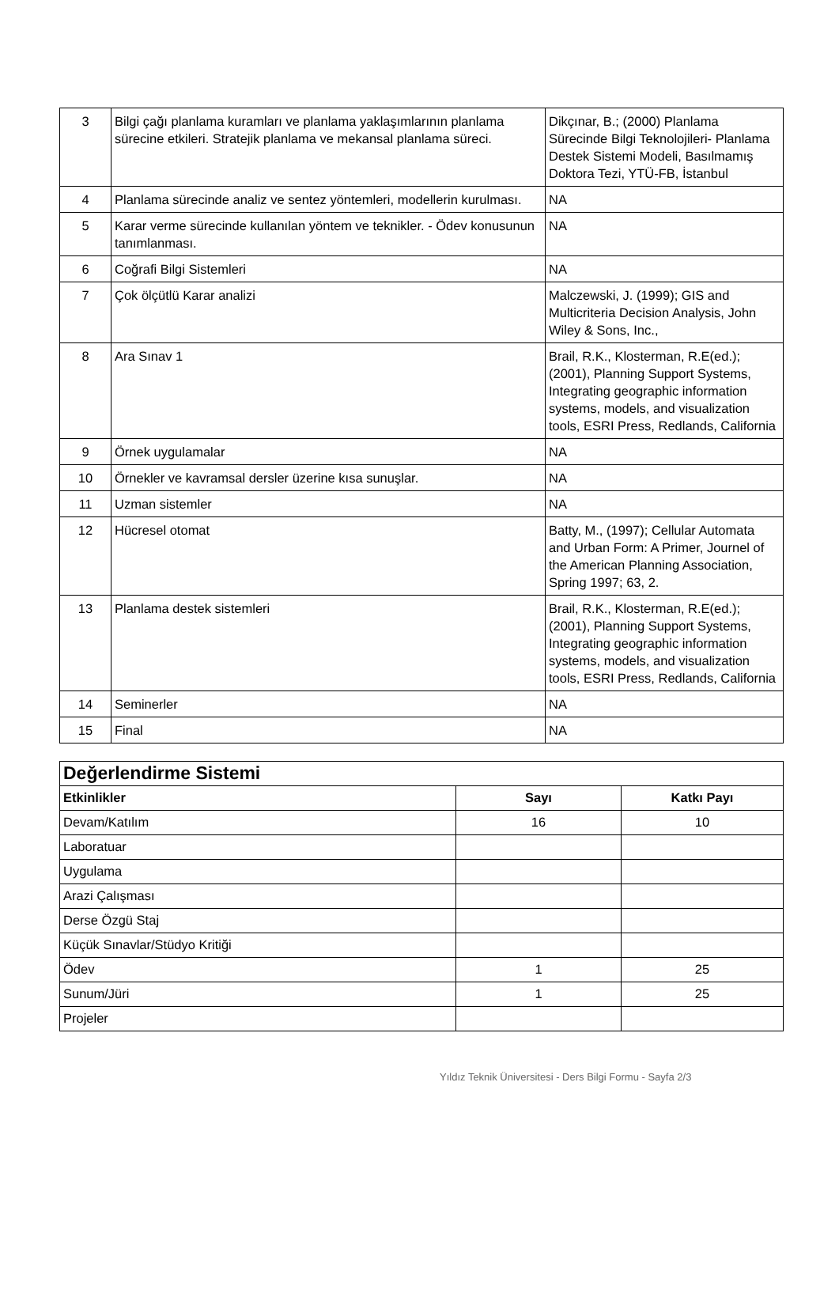| 3 | Bilgi çağı planlama kuramları ve planlama yaklaşımlarının planlama sürecine etkileri. Stratejik planlama ve mekansal planlama süreci. | Dikçınar, B.; (2000) Planlama Sürecinde Bilgi Teknolojileri- Planlama Destek Sistemi Modeli, Basılmamış Doktora Tezi, YTÜ-FB, İstanbul |
| 4 | Planlama sürecinde analiz ve sentez yöntemleri, modellerin kurulması. | NA |
| 5 | Karar verme sürecinde kullanılan yöntem ve teknikler. - Ödev konusunun tanımlanması. | NA |
| 6 | Coğrafi Bilgi Sistemleri | NA |
| 7 | Çok ölçütlü Karar analizi | Malczewski, J. (1999); GIS and Multicriteria Decision Analysis, John Wiley & Sons, Inc., |
| 8 | Ara Sınav 1 | Brail, R.K., Klosterman, R.E(ed.); (2001), Planning Support Systems, Integrating geographic information systems, models, and visualization tools, ESRI Press, Redlands, California |
| 9 | Örnek uygulamalar | NA |
| 10 | Örnekler ve kavramsal dersler üzerine kısa sunuşlar. | NA |
| 11 | Uzman sistemler | NA |
| 12 | Hücresel otomat | Batty, M., (1997); Cellular Automata and Urban Form: A Primer, Journel of the American Planning Association, Spring 1997; 63, 2. |
| 13 | Planlama destek sistemleri | Brail, R.K., Klosterman, R.E(ed.); (2001), Planning Support Systems, Integrating geographic information systems, models, and visualization tools, ESRI Press, Redlands, California |
| 14 | Seminerler | NA |
| 15 | Final | NA |
| Değerlendirme Sistemi | | |
| Etkinlikler | Sayı | Katkı Payı |
| Devam/Katılım | 16 | 10 |
| Laboratuar | | |
| Uygulama | | |
| Arazi Çalışması | | |
| Derse Özgü Staj | | |
| Küçük Sınavlar/Stüdyo Kritiği | | |
| Ödev | 1 | 25 |
| Sunum/Jüri | 1 | 25 |
| Projeler | | |
Yıldız Teknik Üniversitesi - Ders Bilgi Formu - Sayfa 2/3